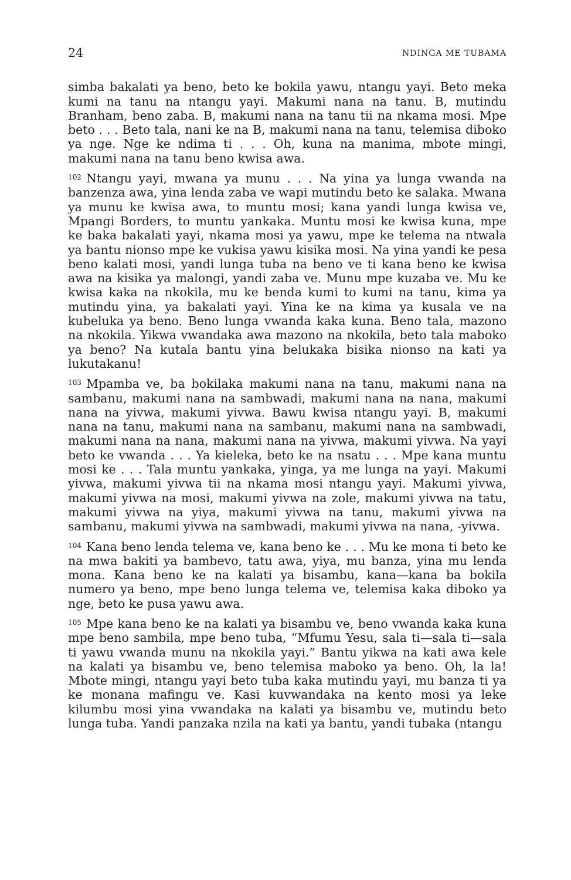24 NDINGA ME TUBAMA
simba bakalati ya beno, beto ke bokila yawu, ntangu yayi. Beto meka kumi na tanu na ntangu yayi. Makumi nana na tanu. B, mutindu Branham, beno zaba. B, makumi nana na tanu tii na nkama mosi. Mpe beto . . . Beto tala, nani ke na B, makumi nana na tanu, telemisa diboko ya nge. Nge ke ndima ti . . . Oh, kuna na manima, mbote mingi, makumi nana na tanu beno kwisa awa.
<sup>102</sup> Ntangu yayi, mwana ya munu . . . Na yina ya lunga vwanda na banzenza awa, yina lenda zaba ve wapi mutindu beto ke salaka. Mwana ya munu ke kwisa awa, to muntu mosi; kana yandi lunga kwisa ve, Mpangi Borders, to muntu yankaka. Muntu mosi ke kwisa kuna, mpe ke baka bakalati yayi, nkama mosi ya yawu, mpe ke telema na ntwala ya bantu nionso mpe ke vukisa yawu kisika mosi. Na yina yandi ke pesa beno kalati mosi, yandi lunga tuba na beno ve ti kana beno ke kwisa awa na kisika ya malongi, yandi zaba ve. Munu mpe kuzaba ve. Mu ke kwisa kaka na nkokila, mu ke benda kumi to kumi na tanu, kima ya mutindu yina, ya bakalati yayi. Yina ke na kima ya kusala ve na kubeluka ya beno. Beno lunga vwanda kaka kuna. Beno tala, mazono na nkokila. Yikwa vwandaka awa mazono na nkokila, beto tala maboko ya beno? Na kutala bantu yina belukaka bisika nionso na kati ya lukutakanu!
<sup>103</sup> Mpamba ve, ba bokilaka makumi nana na tanu, makumi nana na sambanu, makumi nana na sambwadi, makumi nana na nana, makumi nana na yivwa, makumi yivwa. Bawu kwisa ntangu yayi. B, makumi nana na tanu, makumi nana na sambanu, makumi nana na sambwadi, makumi nana na nana, makumi nana na yivwa, makumi yivwa. Na yayi beto ke vwanda . . . Ya kieleka, beto ke na nsatu . . . Mpe kana muntu mosi ke . . . Tala muntu yankaka, yinga, ya me lunga na yayi. Makumi yivwa, makumi yivwa tii na nkama mosi ntangu yayi. Makumi yivwa, makumi yivwa na mosi, makumi yivwa na zole, makumi yivwa na tatu, makumi yivwa na yiya, makumi yivwa na tanu, makumi yivwa na sambanu, makumi yivwa na sambwadi, makumi yivwa na nana, -yivwa.
<sup>104</sup> Kana beno lenda telema ve, kana beno ke . . . Mu ke mona ti beto ke na mwa bakiti ya bambevo, tatu awa, yiya, mu banza, yina mu lenda mona. Kana beno ke na kalati ya bisambu, kana—kana ba bokila numero ya beno, mpe beno lunga telema ve, telemisa kaka diboko ya nge, beto ke pusa yawu awa.
<sup>105</sup> Mpe kana beno ke na kalati ya bisambu ve, beno vwanda kaka kuna mpe beno sambila, mpe beno tuba, “Mfumu Yesu, sala ti—sala ti—sala ti yawu vwanda munu na nkokila yayi.” Bantu yikwa na kati awa kele na kalati ya bisambu ve, beno telemisa maboko ya beno. Oh, la la! Mbote mingi, ntangu yayi beto tuba kaka mutindu yayi, mu banza ti ya ke monana mafingu ve. Kasi kuvwandaka na kento mosi ya leke kilumbu mosi yina vwandaka na kalati ya bisambu ve, mutindu beto lunga tuba. Yandi panzaka nzila na kati ya bantu, yandi tubaka (ntangu